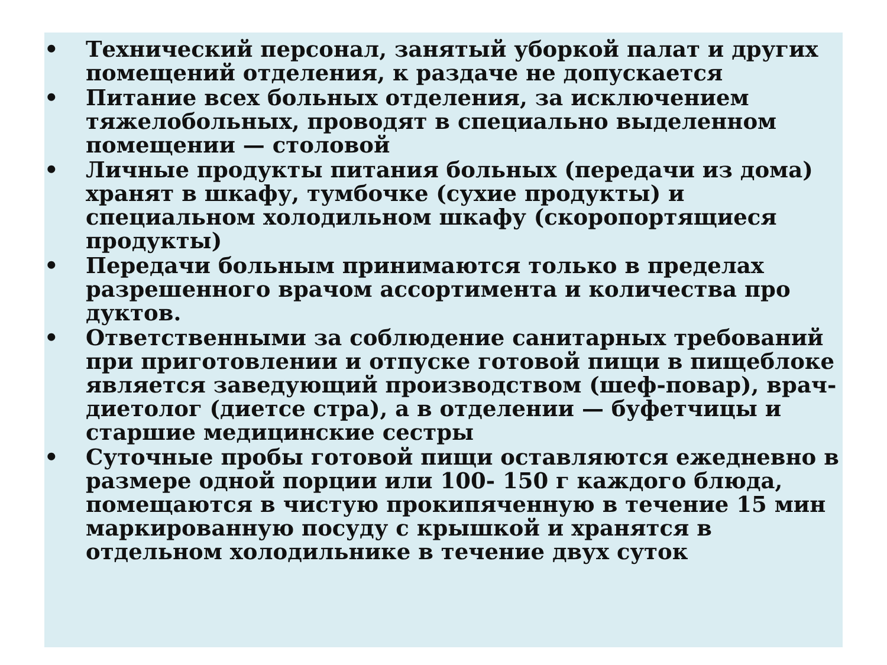• Технический персонал, занятый уборкой палат и других помещений отделения, к раздаче не допускается
• Питание всех больных отделения, за исключением тяжелобольных, проводят в специально выделенном помещении — столовой
• Личные продукты питания больных (передачи из дома) хранят в шкафу, тумбочке (сухие продукты) и специальном холодильном шкафу (скоропортящиеся продукты)
• Передачи больным принимаются только в пределах разрешенного врачом ассортимента и количества про дуктов.
• Ответственными за соблюдение санитарных требований при приготовлении и отпуске готовой пищи в пищеблоке является заведующий производством (шеф-повар), врач-диетолог (диетсе стра), а в отделении — буфетчицы и старшие медицинские сестры
• Суточные пробы готовой пищи оставляются ежедневно в размере одной порции или 100- 150 г каждого блюда, помещаются в чистую прокипяченную в течение 15 мин маркированную посуду с крышкой и хранятся в отдельном холодильнике в течение двух суток